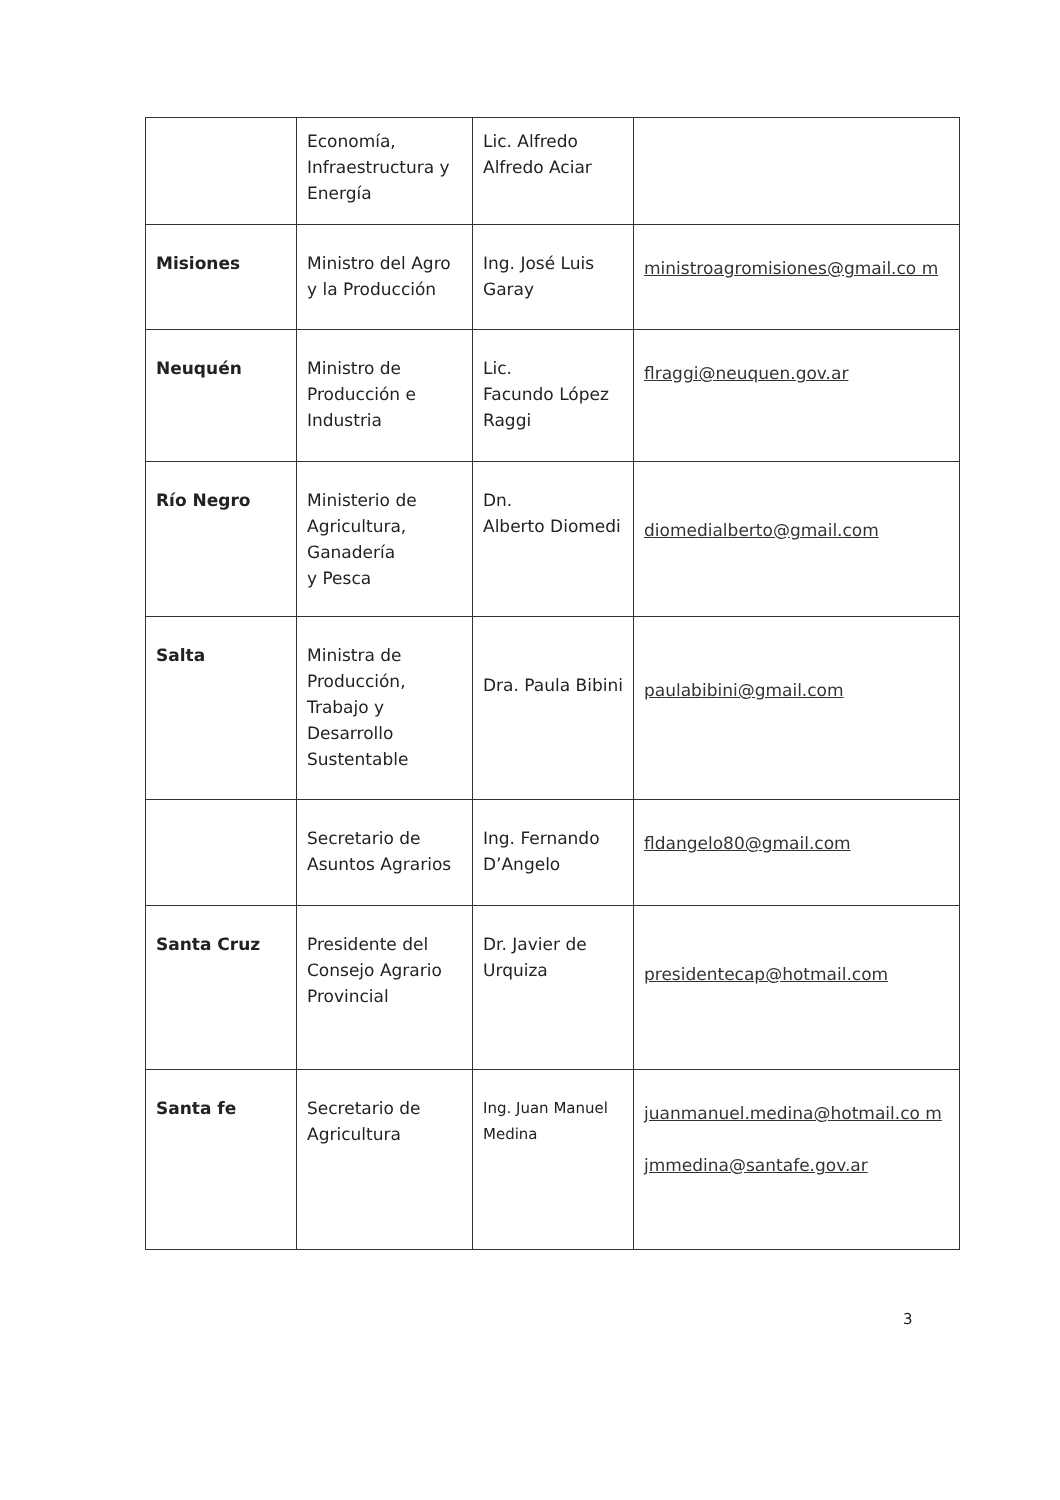| | Economía, Infraestructura y Energía | Lic. Alfredo Alfredo Aciar | |
| Misiones | Ministro del Agro y la Producción | Ing. José Luis Garay | ministroagromisiones@gmail.co m |
| Neuquén | Ministro de Producción e Industria | Lic. Facundo López Raggi | flraggi@neuquen.gov.ar |
| Río Negro | Ministerio de Agricultura, Ganadería y Pesca | Dn. Alberto Diomedi | diomedialberto@gmail.com |
| Salta | Ministra de Producción, Trabajo y Desarrollo Sustentable | Dra. Paula Bibini | paulabibini@gmail.com |
| | Secretario de Asuntos Agrarios | Ing. Fernando D’Angelo | fldangelo80@gmail.com |
| Santa Cruz | Presidente del Consejo Agrario Provincial | Dr. Javier de Urquiza | presidentecap@hotmail.com |
| Santa fe | Secretario de Agricultura | Ing. Juan Manuel Medina | juanmanuel.medina@hotmail.co m jmmedina@santafe.gov.ar |
3